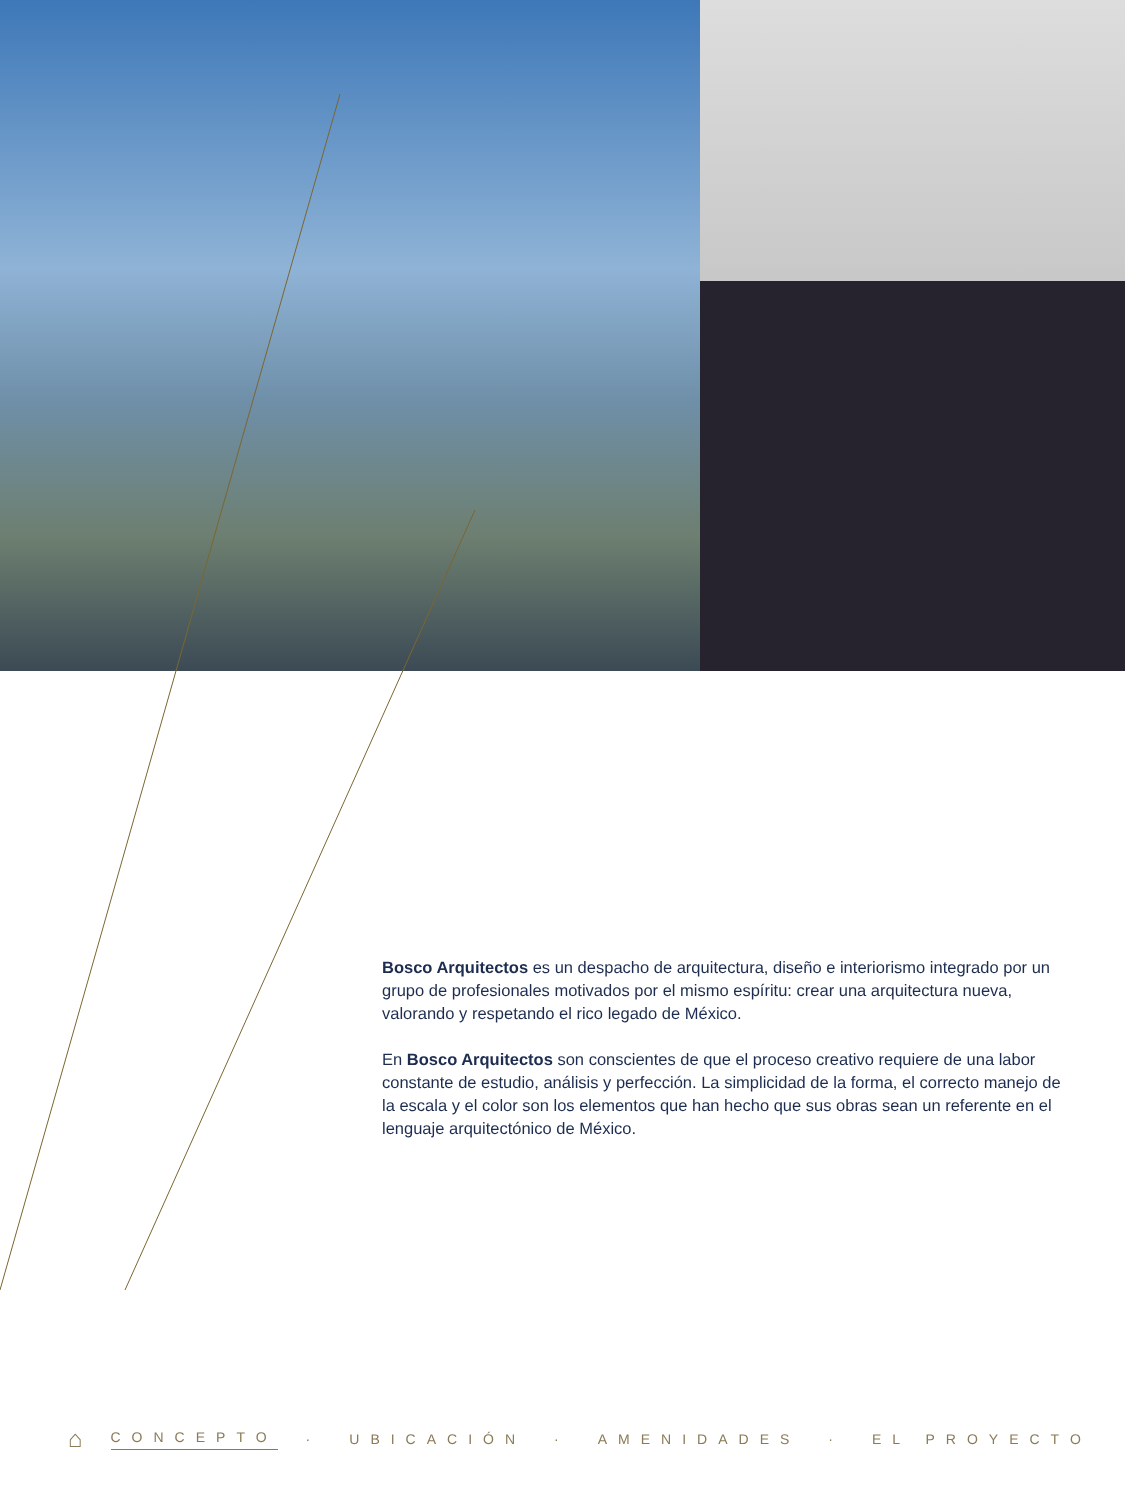Bosco Arquitectos es un despacho de arquitectura, diseño e interiorismo integrado por un grupo de profesionales motivados por el mismo espíritu: crear una arquitectura nueva, valorando y respetando el rico legado de México.
En Bosco Arquitectos son conscientes de que el proceso creativo requiere de una labor constante de estudio, análisis y perfección. La simplicidad de la forma, el correcto manejo de la escala y el color son los elementos que han hecho que sus obras sean un referente en el lenguaje arquitectónico de México.
⌂ CONCEPTO · UBICACIÓN · AMENIDADES · EL PROYECTO